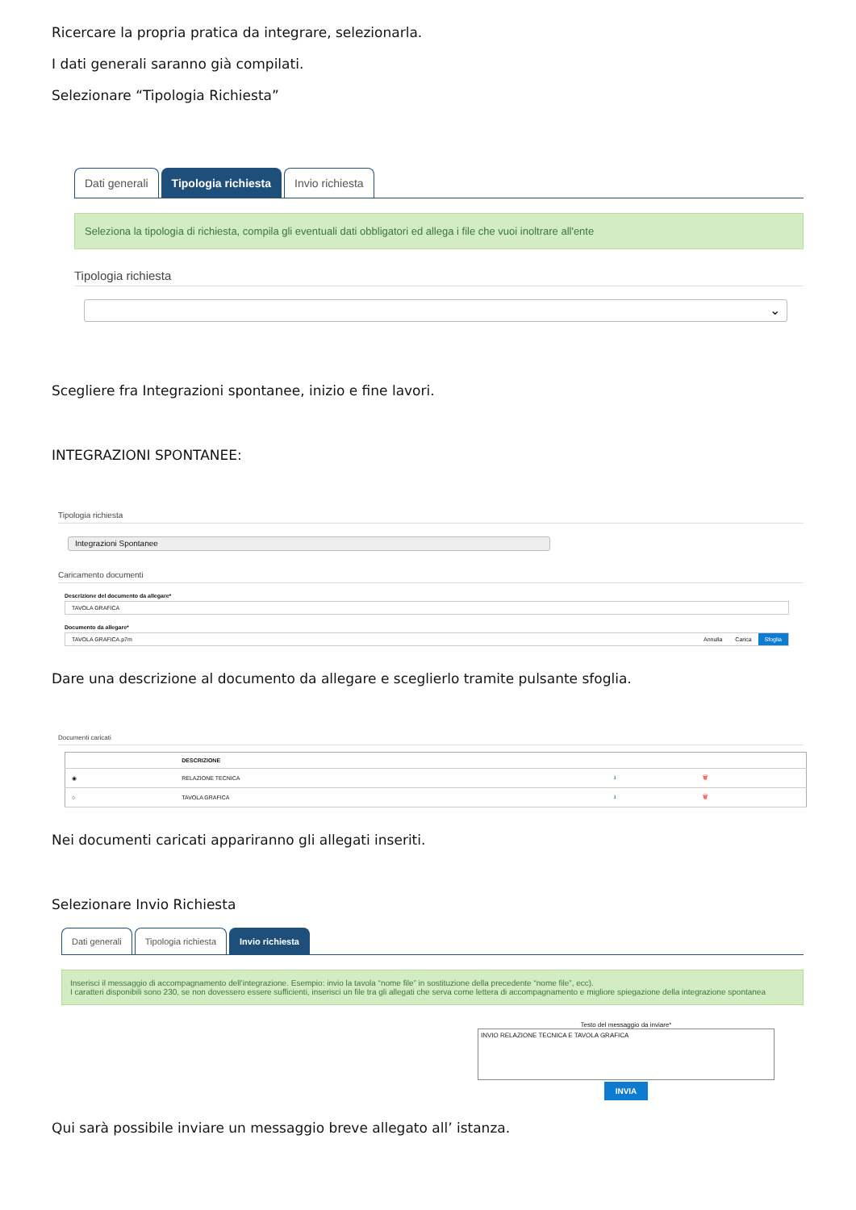Ricercare la propria pratica da integrare, selezionarla.
I dati generali saranno già compilati.
Selezionare “Tipologia Richiesta”
Dati generali Tipologia richiesta Invio richiesta
Seleziona la tipologia di richiesta, compila gli eventuali dati obbligatori ed allega i file che vuoi inoltrare all'ente
Tipologia richiesta
⌄
Scegliere fra Integrazioni spontanee, inizio e fine lavori.
INTEGRAZIONI SPONTANEE:
Tipologia richiesta
Integrazioni Spontanee
Caricamento documenti
Descrizione del documento da allegare*
TAVOLA GRAFICA
Documento da allegare*
TAVOLA GRAFICA.p7m Annulla Carica Sfoglia
Dare una descrizione al documento da allegare e sceglierlo tramite pulsante sfoglia.
Documenti caricati
| | DESCRIZIONE | | |
| --- | --- | --- | --- |
| ◉ | RELAZIONE TECNICA | ⭳ | 🗑 |
| ○ | TAVOLA GRAFICA | ⭳ | 🗑 |
Nei documenti caricati appariranno gli allegati inseriti.
Selezionare Invio Richiesta
Dati generali Tipologia richiesta Invio richiesta
Inserisci il messaggio di accompagnamento dell'integrazione. Esempio: invio la tavola “nome file” in sostituzione della precedente “nome file”, ecc).
I caratteri disponibili sono 230, se non dovessero essere sufficienti, inserisci un file tra gli allegati che serva come lettera di accompagnamento e migliore spiegazione della integrazione spontanea
Testo del messaggio da inviare*
INVIO RELAZIONE TECNICA E TAVOLA GRAFICA
INVIA
Qui sarà possibile inviare un messaggio breve allegato all’ istanza.